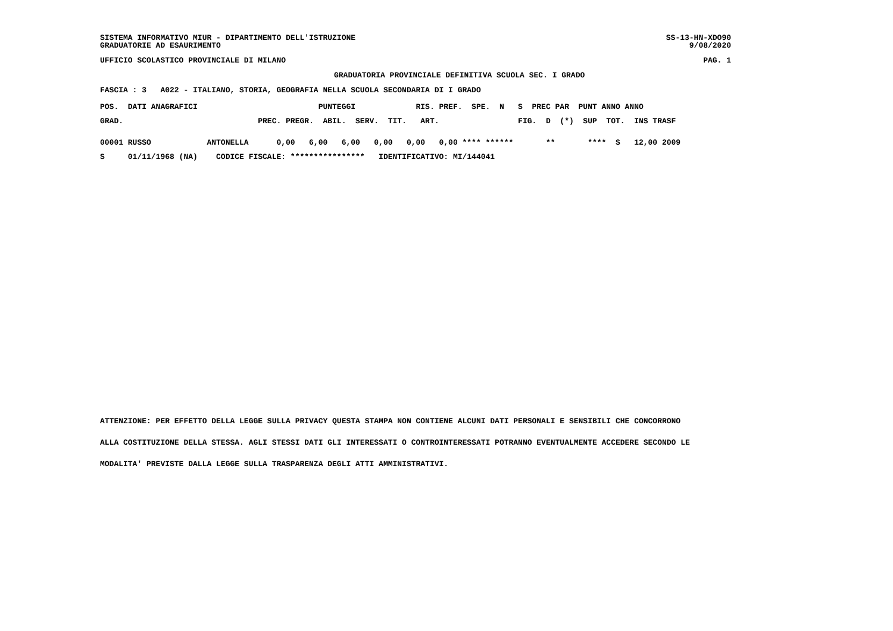SISTEMA INFORMATIVO MIUR - DIPARTIMENTO DELL'ISTRUZIONE SS-13-HN-XDO90
GRADUATORIE AD ESAURIMENTO 9/08/2020
UFFICIO SCOLASTICO PROVINCIALE DI MILANO PAG. 1
GRADUATORIA PROVINCIALE DEFINITIVA SCUOLA SEC. I GRADO
FASCIA : 3 A022 - ITALIANO, STORIA, GEOGRAFIA NELLA SCUOLA SECONDARIA DI I GRADO
| POS. DATI ANAGRAFICI PUNTEGGI RIS. PREF. SPE. N S PREC PAR PUNT ANNO ANNO |
| --- |
| GRAD. PREC. PREGR. ABIL. SERV. TIT. ART. FIG. D (*) SUP TOT. INS TRASF |
| 00001 RUSSO ANTONELLA 0,00 6,00 6,00 0,00 0,00 0,00 **** ****** ** **** S 12,00 2009 |
| S 01/11/1968 (NA) CODICE FISCALE: **************** IDENTIFICATIVO: MI/144041 |
ATTENZIONE: PER EFFETTO DELLA LEGGE SULLA PRIVACY QUESTA STAMPA NON CONTIENE ALCUNI DATI PERSONALI E SENSIBILI CHE CONCORRONO
ALLA COSTITUZIONE DELLA STESSA. AGLI STESSI DATI GLI INTERESSATI O CONTROINTERESSATI POTRANNO EVENTUALMENTE ACCEDERE SECONDO LE
MODALITA' PREVISTE DALLA LEGGE SULLA TRASPARENZA DEGLI ATTI AMMINISTRATIVI.